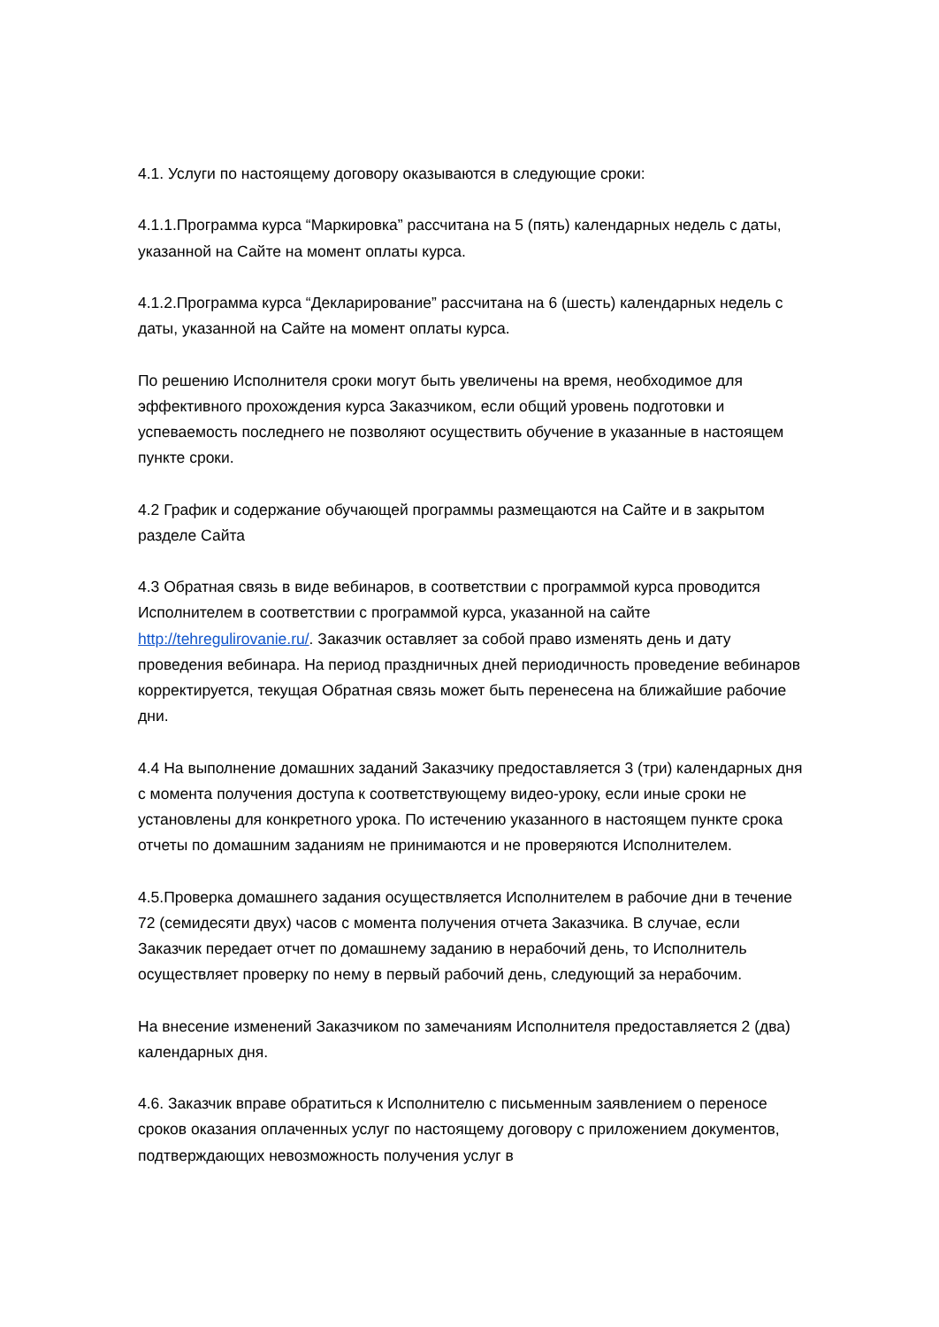4.1. Услуги по настоящему договору оказываются в следующие сроки:
4.1.1.Программа курса “Маркировка” рассчитана на 5 (пять) календарных недель с даты, указанной на Сайте на момент оплаты курса.
4.1.2.Программа курса “Декларирование” рассчитана на 6 (шесть) календарных недель с даты, указанной на Сайте на момент оплаты курса.
По решению Исполнителя сроки могут быть увеличены на время, необходимое для эффективного прохождения курса Заказчиком, если общий уровень подготовки и успеваемость последнего не позволяют осуществить обучение в указанные в настоящем пункте сроки.
4.2 График и содержание обучающей программы размещаются на Сайте и в закрытом разделе Сайта
4.3 Обратная связь в виде вебинаров, в соответствии с программой курса проводится Исполнителем в соответствии с программой курса, указанной на сайте http://tehregulirovanie.ru/. Заказчик оставляет за собой право изменять день и дату проведения вебинара. На период праздничных дней периодичность проведение вебинаров корректируется, текущая Обратная связь может быть перенесена на ближайшие рабочие дни.
4.4 На выполнение домашних заданий Заказчику предоставляется 3 (три) календарных дня с момента получения доступа к соответствующему видео-уроку, если иные сроки не установлены для конкретного урока. По истечению указанного в настоящем пункте срока отчеты по домашним заданиям не принимаются и не проверяются Исполнителем.
4.5.Проверка домашнего задания осуществляется Исполнителем в рабочие дни в течение 72 (семидесяти двух) часов с момента получения отчета Заказчика. В случае, если Заказчик передает отчет по домашнему заданию в нерабочий день, то Исполнитель осуществляет проверку по нему в первый рабочий день, следующий за нерабочим.
На внесение изменений Заказчиком по замечаниям Исполнителя предоставляется 2 (два) календарных дня.
4.6. Заказчик вправе обратиться к Исполнителю с письменным заявлением о переносе сроков оказания оплаченных услуг по настоящему договору с приложением документов, подтверждающих невозможность получения услуг в